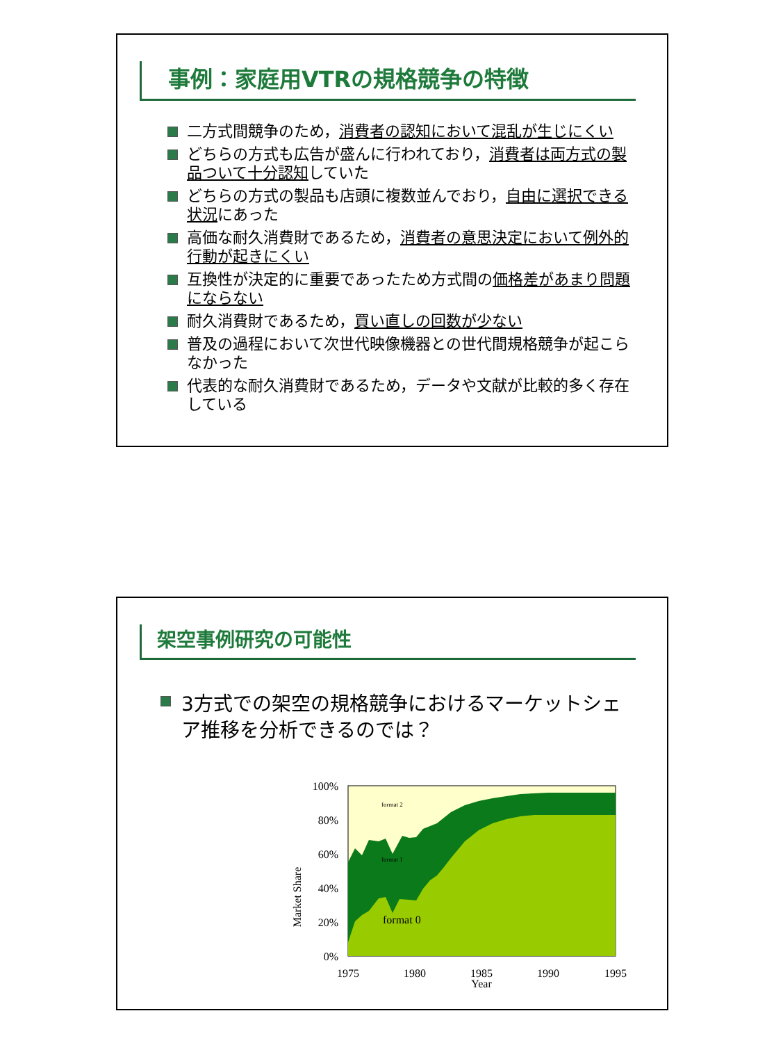事例：家庭用VTRの規格競争の特徴
二方式間競争のため，消費者の認知において混乱が生じにくい
どちらの方式も広告が盛んに行われており，消費者は両方式の製品ついて十分認知していた
どちらの方式の製品も店頭に複数並んでおり，自由に選択できる状況にあった
高価な耐久消費財であるため，消費者の意思決定において例外的行動が起きにくい
互換性が決定的に重要であったため方式間の価格差があまり問題にならない
耐久消費財であるため，買い直しの回数が少ない
普及の過程において次世代映像機器との世代間規格競争が起こらなかった
代表的な耐久消費財であるため，データや文献が比較的多く存在している
架空事例研究の可能性
3方式での架空の規格競争におけるマーケットシェア推移を分析できるのでは？
100%
80%
60%
40%
20%
0%
1975
1980
1985
1990
1995
Year
Market Share
format 2
format 1
format 0